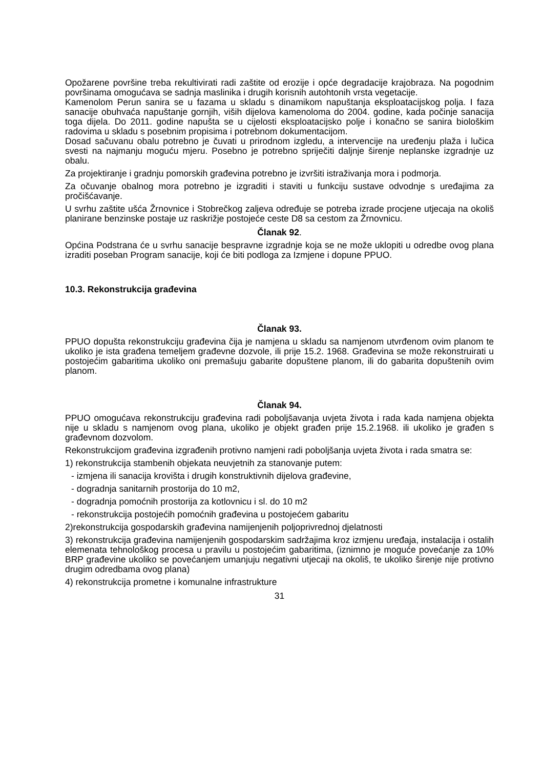Opožarene površine treba rekultivirati radi zaštite od erozije i opće degradacije krajobraza. Na pogodnim površinama omogućava se sadnja maslinika i drugih korisnih autohtonih vrsta vegetacije.
Kamenolom Perun sanira se u fazama u skladu s dinamikom napuštanja eksploatacijskog polja. I faza sanacije obuhvaća napuštanje gornjih, viših dijelova kamenoloma do 2004. godine, kada počinje sanacija toga dijela. Do 2011. godine napušta se u cijelosti eksploatacijsko polje i konačno se sanira biološkim radovima u skladu s posebnim propisima i potrebnom dokumentacijom.
Dosad sačuvanu obalu potrebno je čuvati u prirodnom izgledu, a intervencije na uređenju plaža i lučica svesti na najmanju moguću mjeru. Posebno je potrebno spriječiti daljnje širenje neplanske izgradnje uz obalu.
Za projektiranje i gradnju pomorskih građevina potrebno je izvršiti istraživanja mora i podmorja.
Za očuvanje obalnog mora potrebno je izgraditi i staviti u funkciju sustave odvodnje s uređajima za pročišćavanje.
U svrhu zaštite ušća Žrnovnice i Stobrečkog zaljeva određuje se potreba izrade procjene utjecaja na okoliš planirane benzinske postaje uz raskrižje postojeće ceste D8 sa cestom za Žrnovnicu.
Članak 92.
Općina Podstrana će u svrhu sanacije bespravne izgradnje koja se ne može uklopiti u odredbe ovog plana izraditi poseban Program sanacije, koji će biti podloga za Izmjene i dopune PPUO.
10.3. Rekonstrukcija građevina
Članak 93.
PPUO dopušta rekonstrukciju građevina čija je namjena u skladu sa namjenom utvrđenom ovim planom te ukoliko je ista građena temeljem građevne dozvole, ili prije 15.2. 1968. Građevina se može rekonstruirati u postojećim gabaritima ukoliko oni premašuju gabarite dopuštene planom, ili do gabarita dopuštenih ovim planom.
Članak 94.
PPUO omogućava rekonstrukciju građevina radi poboljšavanja uvjeta života i rada kada namjena objekta nije u skladu s namjenom ovog plana, ukoliko je objekt građen prije 15.2.1968. ili ukoliko je građen s građevnom dozvolom.
Rekonstrukcijom građevina izgrađenih protivno namjeni radi poboljšanja uvjeta života i rada smatra se:
1) rekonstrukcija stambenih objekata neuvjetnih za stanovanje putem:
- izmjena ili sanacija krovišta i drugih konstruktivnih dijelova građevine,
- dogradnja sanitarnih prostorija do 10 m2,
- dogradnja pomoćnih prostorija za kotlovnicu i sl. do 10 m2
- rekonstrukcija postojećih pomoćnih građevina u postojećem gabaritu
2)rekonstrukcija gospodarskih građevina namijenjenih poljoprivrednoj djelatnosti
3) rekonstrukcija građevina namijenjenih gospodarskim sadržajima kroz izmjenu uređaja, instalacija i ostalih elemenata tehnološkog procesa u pravilu u postojećim gabaritima, (iznimno je moguće povećanje za 10% BRP građevine ukoliko se povećanjem umanjuju negativni utjecaji na okoliš, te ukoliko širenje nije protivno drugim odredbama ovog plana)
4) rekonstrukcija prometne i komunalne infrastrukture
31